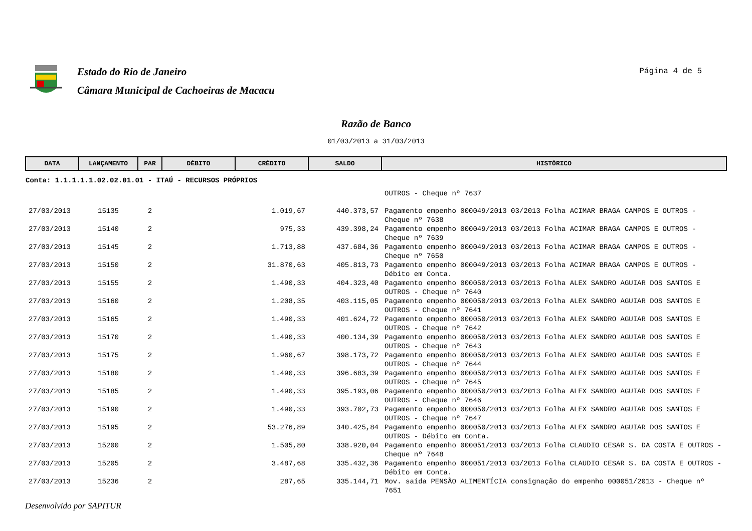Estado do Rio de Janeiro
Câmara Municipal de Cachoeiras de Macacu
Página 4 de 5
Razão de Banco
01/03/2013 a 31/03/2013
| DATA | LANÇAMENTO | PAR | DÉBITO | CRÉDITO | SALDO | HISTÓRICO |
| --- | --- | --- | --- | --- | --- | --- |
| Conta: 1.1.1.1.1.02.02.01.01 - ITAÚ - RECURSOS PRÓPRIOS | | | | | | |
| | | | | | | OUTROS - Cheque nº 7637 |
| 27/03/2013 | 15135 | 2 | | 1.019,67 | 440.373,57 | Pagamento empenho 000049/2013 03/2013 Folha ACIMAR BRAGA CAMPOS E OUTROS - Cheque nº 7638 |
| 27/03/2013 | 15140 | 2 | | 975,33 | 439.398,24 | Pagamento empenho 000049/2013 03/2013 Folha ACIMAR BRAGA CAMPOS E OUTROS - Cheque nº 7639 |
| 27/03/2013 | 15145 | 2 | | 1.713,88 | 437.684,36 | Pagamento empenho 000049/2013 03/2013 Folha ACIMAR BRAGA CAMPOS E OUTROS - Cheque nº 7650 |
| 27/03/2013 | 15150 | 2 | | 31.870,63 | 405.813,73 | Pagamento empenho 000049/2013 03/2013 Folha ACIMAR BRAGA CAMPOS E OUTROS - Débito em Conta. |
| 27/03/2013 | 15155 | 2 | | 1.490,33 | 404.323,40 | Pagamento empenho 000050/2013 03/2013 Folha ALEX SANDRO AGUIAR DOS SANTOS E OUTROS - Cheque nº 7640 |
| 27/03/2013 | 15160 | 2 | | 1.208,35 | 403.115,05 | Pagamento empenho 000050/2013 03/2013 Folha ALEX SANDRO AGUIAR DOS SANTOS E OUTROS - Cheque nº 7641 |
| 27/03/2013 | 15165 | 2 | | 1.490,33 | 401.624,72 | Pagamento empenho 000050/2013 03/2013 Folha ALEX SANDRO AGUIAR DOS SANTOS E OUTROS - Cheque nº 7642 |
| 27/03/2013 | 15170 | 2 | | 1.490,33 | 400.134,39 | Pagamento empenho 000050/2013 03/2013 Folha ALEX SANDRO AGUIAR DOS SANTOS E OUTROS - Cheque nº 7643 |
| 27/03/2013 | 15175 | 2 | | 1.960,67 | 398.173,72 | Pagamento empenho 000050/2013 03/2013 Folha ALEX SANDRO AGUIAR DOS SANTOS E OUTROS - Cheque nº 7644 |
| 27/03/2013 | 15180 | 2 | | 1.490,33 | 396.683,39 | Pagamento empenho 000050/2013 03/2013 Folha ALEX SANDRO AGUIAR DOS SANTOS E OUTROS - Cheque nº 7645 |
| 27/03/2013 | 15185 | 2 | | 1.490,33 | 395.193,06 | Pagamento empenho 000050/2013 03/2013 Folha ALEX SANDRO AGUIAR DOS SANTOS E OUTROS - Cheque nº 7646 |
| 27/03/2013 | 15190 | 2 | | 1.490,33 | 393.702,73 | Pagamento empenho 000050/2013 03/2013 Folha ALEX SANDRO AGUIAR DOS SANTOS E OUTROS - Cheque nº 7647 |
| 27/03/2013 | 15195 | 2 | | 53.276,89 | 340.425,84 | Pagamento empenho 000050/2013 03/2013 Folha ALEX SANDRO AGUIAR DOS SANTOS E OUTROS - Débito em Conta. |
| 27/03/2013 | 15200 | 2 | | 1.505,80 | 338.920,04 | Pagamento empenho 000051/2013 03/2013 Folha CLAUDIO CESAR S. DA COSTA E OUTROS - Cheque nº 7648 |
| 27/03/2013 | 15205 | 2 | | 3.487,68 | 335.432,36 | Pagamento empenho 000051/2013 03/2013 Folha CLAUDIO CESAR S. DA COSTA E OUTROS - Débito em Conta. |
| 27/03/2013 | 15236 | 2 | | 287,65 | 335.144,71 | Mov. saída PENSÃO ALIMENTÍCIA consignação do empenho 000051/2013 - Cheque nº 7651 |
Desenvolvido por SAPITUR